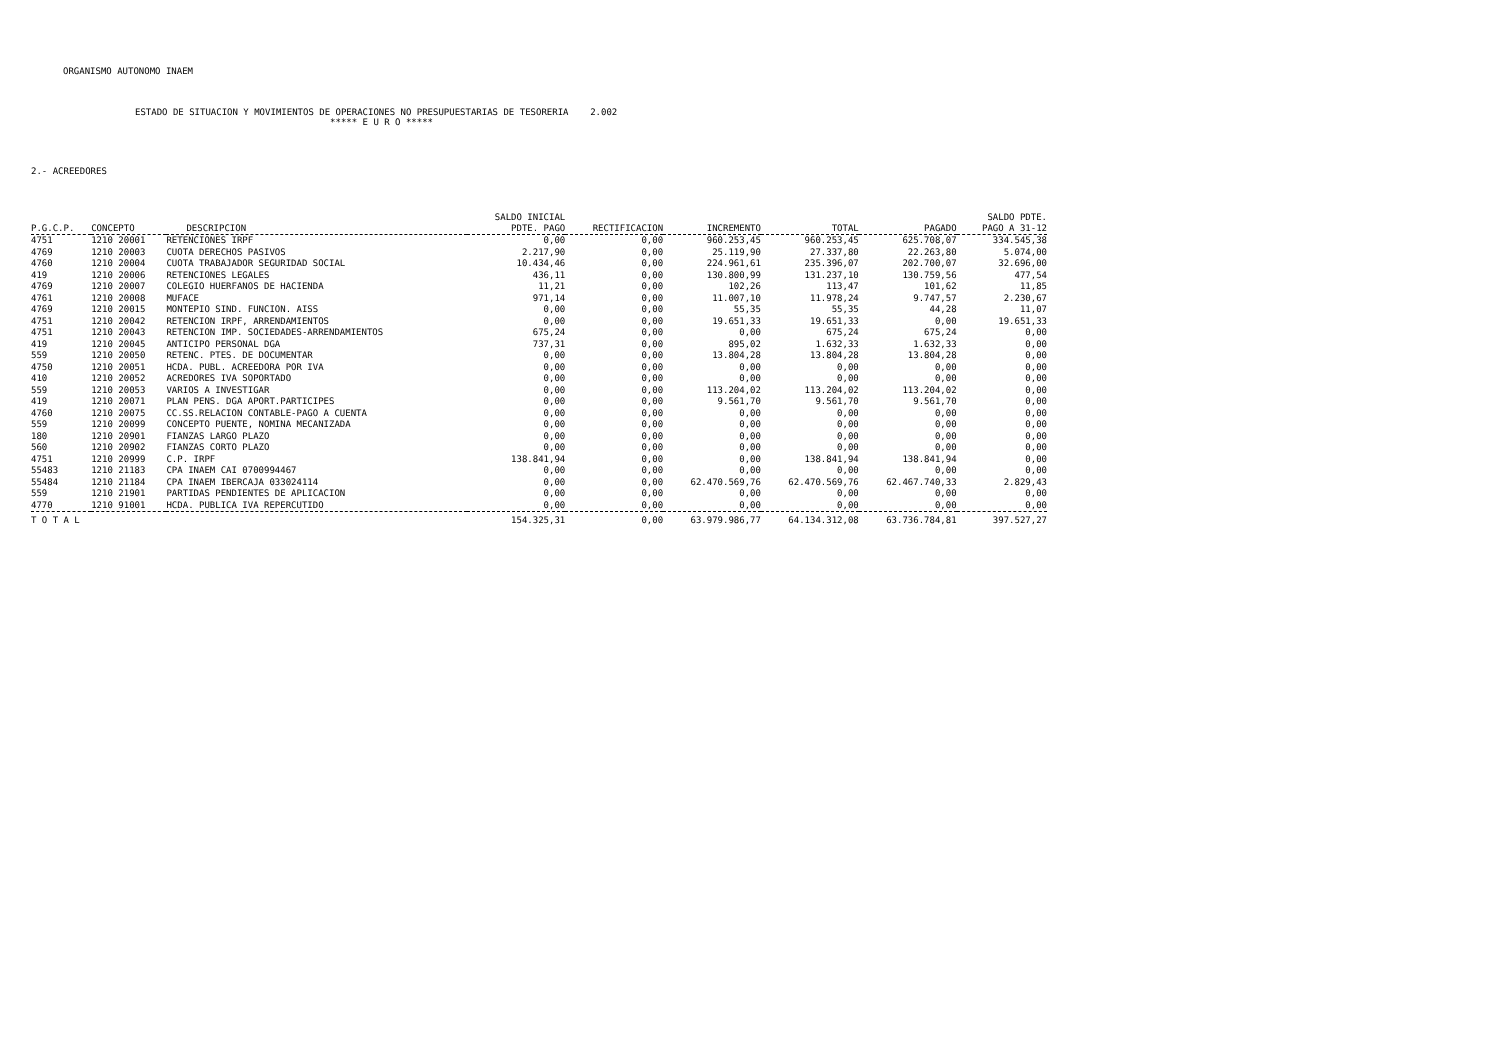ORGANISMO AUTONOMO INAEM
ESTADO DE SITUACION Y MOVIMIENTOS DE OPERACIONES NO PRESUPUESTARIAS DE TESORERIA 2.002 ***** E U R O *****
2.- ACREEDORES
| P.G.C.P. | CONCEPTO | DESCRIPCION | SALDO INICIAL PDTE. PAGO | RECTIFICACION | INCREMENTO | TOTAL | PAGADO | SALDO PDTE. PAGO A 31-12 |
| --- | --- | --- | --- | --- | --- | --- | --- | --- |
| 4751 | 1210 20001 | RETENCIONES IRPF | 0,00 | 0,00 | 960.253,45 | 960.253,45 | 625.708,07 | 334.545,38 |
| 4769 | 1210 20003 | CUOTA DERECHOS PASIVOS | 2.217,90 | 0,00 | 25.119,90 | 27.337,80 | 22.263,80 | 5.074,00 |
| 4760 | 1210 20004 | CUOTA TRABAJADOR SEGURIDAD SOCIAL | 10.434,46 | 0,00 | 224.961,61 | 235.396,07 | 202.700,07 | 32.696,00 |
| 419 | 1210 20006 | RETENCIONES LEGALES | 436,11 | 0,00 | 130.800,99 | 131.237,10 | 130.759,56 | 477,54 |
| 4769 | 1210 20007 | COLEGIO HUERFANOS DE HACIENDA | 11,21 | 0,00 | 102,26 | 113,47 | 101,62 | 11,85 |
| 4761 | 1210 20008 | MUFACE | 971,14 | 0,00 | 11.007,10 | 11.978,24 | 9.747,57 | 2.230,67 |
| 4769 | 1210 20015 | MONTEPIO SIND. FUNCION. AISS | 0,00 | 0,00 | 55,35 | 55,35 | 44,28 | 11,07 |
| 4751 | 1210 20042 | RETENCION IRPF, ARRENDAMIENTOS | 0,00 | 0,00 | 19.651,33 | 19.651,33 | 0,00 | 19.651,33 |
| 4751 | 1210 20043 | RETENCION IMP. SOCIEDADES-ARRENDAMIENTOS | 675,24 | 0,00 | 0,00 | 675,24 | 675,24 | 0,00 |
| 419 | 1210 20045 | ANTICIPO PERSONAL DGA | 737,31 | 0,00 | 895,02 | 1.632,33 | 1.632,33 | 0,00 |
| 559 | 1210 20050 | RETENC. PTES. DE DOCUMENTAR | 0,00 | 0,00 | 13.804,28 | 13.804,28 | 13.804,28 | 0,00 |
| 4750 | 1210 20051 | HCDA. PUBL. ACREEDORA POR IVA | 0,00 | 0,00 | 0,00 | 0,00 | 0,00 | 0,00 |
| 410 | 1210 20052 | ACREDORES IVA SOPORTADO | 0,00 | 0,00 | 0,00 | 0,00 | 0,00 | 0,00 |
| 559 | 1210 20053 | VARIOS A INVESTIGAR | 0,00 | 0,00 | 113.204,02 | 113.204,02 | 113.204,02 | 0,00 |
| 419 | 1210 20071 | PLAN PENS. DGA APORT.PARTICIPES | 0,00 | 0,00 | 9.561,70 | 9.561,70 | 9.561,70 | 0,00 |
| 4760 | 1210 20075 | CC.SS.RELACION CONTABLE-PAGO A CUENTA | 0,00 | 0,00 | 0,00 | 0,00 | 0,00 | 0,00 |
| 559 | 1210 20099 | CONCEPTO PUENTE, NOMINA MECANIZADA | 0,00 | 0,00 | 0,00 | 0,00 | 0,00 | 0,00 |
| 180 | 1210 20901 | FIANZAS LARGO PLAZO | 0,00 | 0,00 | 0,00 | 0,00 | 0,00 | 0,00 |
| 560 | 1210 20902 | FIANZAS CORTO PLAZO | 0,00 | 0,00 | 0,00 | 0,00 | 0,00 | 0,00 |
| 4751 | 1210 20999 | C.P. IRPF | 138.841,94 | 0,00 | 0,00 | 138.841,94 | 138.841,94 | 0,00 |
| 55483 | 1210 21183 | CPA INAEM CAI 0700994467 | 0,00 | 0,00 | 0,00 | 0,00 | 0,00 | 0,00 |
| 55484 | 1210 21184 | CPA INAEM IBERCAJA 033024114 | 0,00 | 0,00 | 62.470.569,76 | 62.470.569,76 | 62.467.740,33 | 2.829,43 |
| 559 | 1210 21901 | PARTIDAS PENDIENTES DE APLICACION | 0,00 | 0,00 | 0,00 | 0,00 | 0,00 | 0,00 |
| 4770 | 1210 91001 | HCDA. PUBLICA IVA REPERCUTIDO | 0,00 | 0,00 | 0,00 | 0,00 | 0,00 | 0,00 |
| T O T A L | | | 154.325,31 | 0,00 | 63.979.986,77 | 64.134.312,08 | 63.736.784,81 | 397.527,27 |